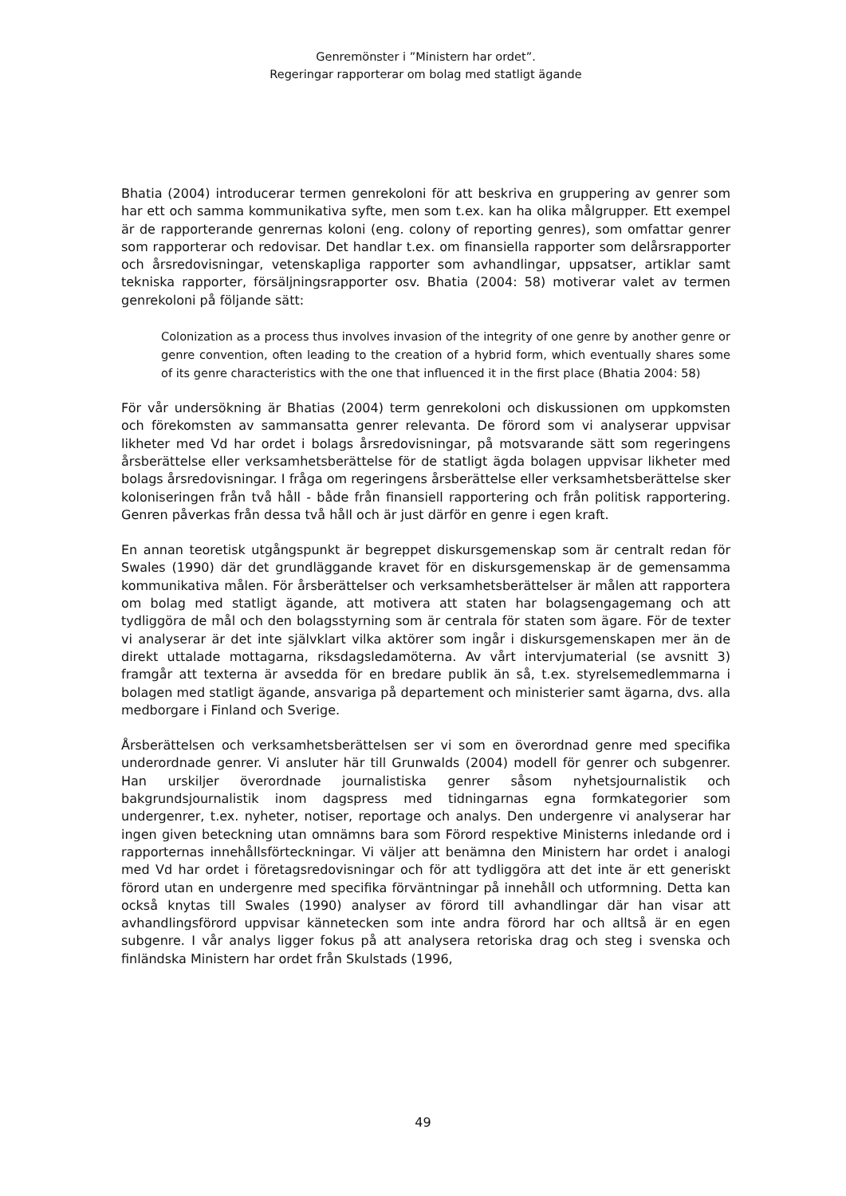Genremönster i ”Ministern har ordet”.
Regeringar rapporterar om bolag med statligt ägande
Bhatia (2004) introducerar termen genrekoloni för att beskriva en gruppering av genrer som har ett och samma kommunikativa syfte, men som t.ex. kan ha olika målgrupper. Ett exempel är de rapporterande genrernas koloni (eng. colony of reporting genres), som omfattar genrer som rapporterar och redovisar. Det handlar t.ex. om finansiella rapporter som delårsrapporter och årsredovisningar, vetenskapliga rapporter som avhandlingar, uppsatser, artiklar samt tekniska rapporter, försäljningsrapporter osv. Bhatia (2004: 58) motiverar valet av termen genrekoloni på följande sätt:
Colonization as a process thus involves invasion of the integrity of one genre by another genre or genre convention, often leading to the creation of a hybrid form, which eventually shares some of its genre characteristics with the one that influenced it in the first place (Bhatia 2004: 58)
För vår undersökning är Bhatias (2004) term genrekoloni och diskussionen om uppkomsten och förekomsten av sammansatta genrer relevanta. De förord som vi analyserar uppvisar likheter med Vd har ordet i bolags årsredovisningar, på motsvarande sätt som regeringens årsberättelse eller verksamhetsberättelse för de statligt ägda bolagen uppvisar likheter med bolags årsredovisningar. I fråga om regeringens årsberättelse eller verksamhetsberättelse sker koloniseringen från två håll - både från finansiell rapportering och från politisk rapportering. Genren påverkas från dessa två håll och är just därför en genre i egen kraft.
En annan teoretisk utgångspunkt är begreppet diskursgemenskap som är centralt redan för Swales (1990) där det grundläggande kravet för en diskursgemenskap är de gemensamma kommunikativa målen. För årsberättelser och verksamhetsberättelser är målen att rapportera om bolag med statligt ägande, att motivera att staten har bolagsengagemang och att tydliggöra de mål och den bolagsstyrning som är centrala för staten som ägare. För de texter vi analyserar är det inte självklart vilka aktörer som ingår i diskursgemenskapen mer än de direkt uttalade mottagarna, riksdagsledamöterna. Av vårt intervjumaterial (se avsnitt 3) framgår att texterna är avsedda för en bredare publik än så, t.ex. styrelsemedlemmarna i bolagen med statligt ägande, ansvariga på departement och ministerier samt ägarna, dvs. alla medborgare i Finland och Sverige.
Årsberättelsen och verksamhetsberättelsen ser vi som en överordnad genre med specifika underordnade genrer. Vi ansluter här till Grunwalds (2004) modell för genrer och subgenrer. Han urskiljer överordnade journalistiska genrer såsom nyhetsjournalistik och bakgrundsjournalistik inom dagspress med tidningarnas egna formkategorier som undergenrer, t.ex. nyheter, notiser, reportage och analys. Den undergenre vi analyserar har ingen given beteckning utan omnämns bara som Förord respektive Ministerns inledande ord i rapporternas innehållsförteckningar. Vi väljer att benämna den Ministern har ordet i analogi med Vd har ordet i företagsredovisningar och för att tydliggöra att det inte är ett generiskt förord utan en undergenre med specifika förväntningar på innehåll och utformning. Detta kan också knytas till Swales (1990) analyser av förord till avhandlingar där han visar att avhandlingsförord uppvisar kännetecken som inte andra förord har och alltså är en egen subgenre. I vår analys ligger fokus på att analysera retoriska drag och steg i svenska och finländska Ministern har ordet från Skulstads (1996,
49